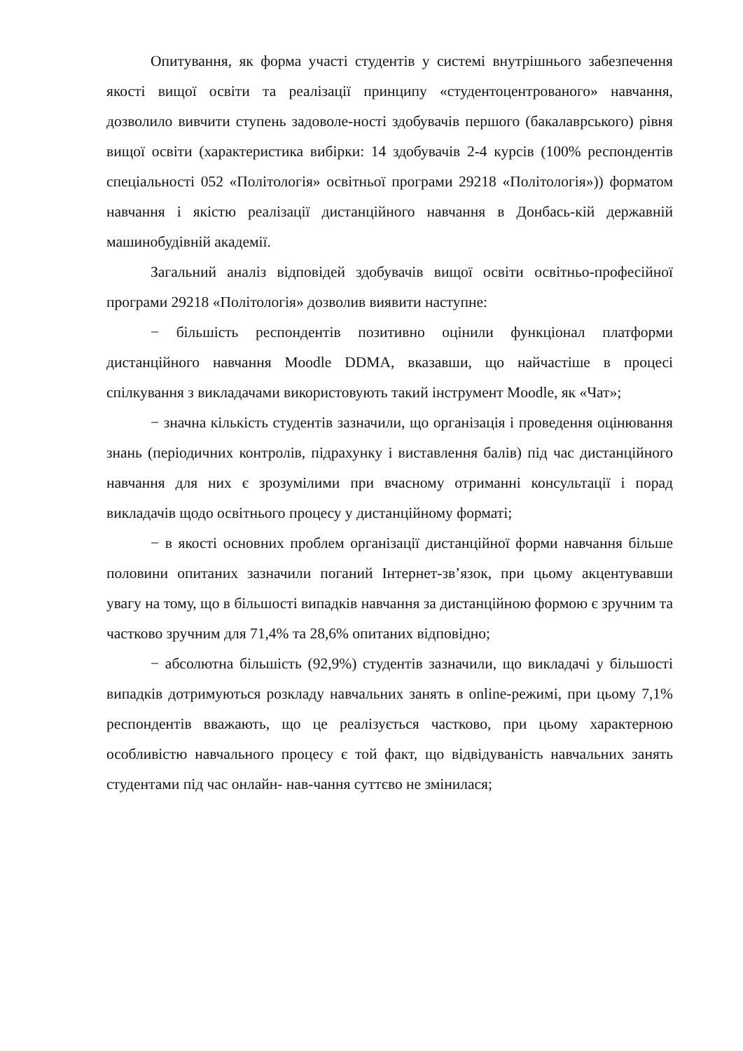Опитування, як форма участі студентів у системі внутрішнього забезпечення якості вищої освіти та реалізації принципу «студентоцентрованого» навчання, дозволило вивчити ступень задоволе-ності здобувачів першого (бакалаврського) рівня вищої освіти (характеристика вибірки: 14 здобувачів 2-4 курсів (100% респондентів спеціальності 052 «Політологія» освітньої програми 29218 «Політологія»)) форматом навчання і якістю реалізації дистанційного навчання в Донбась-кій державній машинобудівній академії.
Загальний аналіз відповідей здобувачів вищої освіти освітньо-професійної програми 29218 «Політологія» дозволив виявити наступне:
− більшість респондентів позитивно оцінили функціонал платформи дистанційного навчання Moodle DDMA, вказавши, що найчастіше в процесі спілкування з викладачами використовують такий інструмент Moodle, як «Чат»;
− значна кількість студентів зазначили, що організація і проведення оцінювання знань (періодичних контролів, підрахунку і виставлення балів) під час дистанційного навчання для них є зрозумілими при вчасному отриманні консультації і порад викладачів щодо освітнього процесу у дистанційному форматі;
− в якості основних проблем організації дистанційної форми навчання більше половини опитаних зазначили поганий Інтернет-зв’язок, при цьому акцентувавши увагу на тому, що в більшості випадків навчання за дистанційною формою є зручним та частково зручним для 71,4% та 28,6% опитаних відповідно;
− абсолютна більшість (92,9%) студентів зазначили, що викладачі у більшості випадків дотримуються розкладу навчальних занять в online-режимі, при цьому 7,1% респондентів вважають, що це реалізується частково, при цьому характерною особливістю навчального процесу є той факт, що відвідуваність навчальних занять студентами під час онлайн- нав-чання суттєво не змінилася;